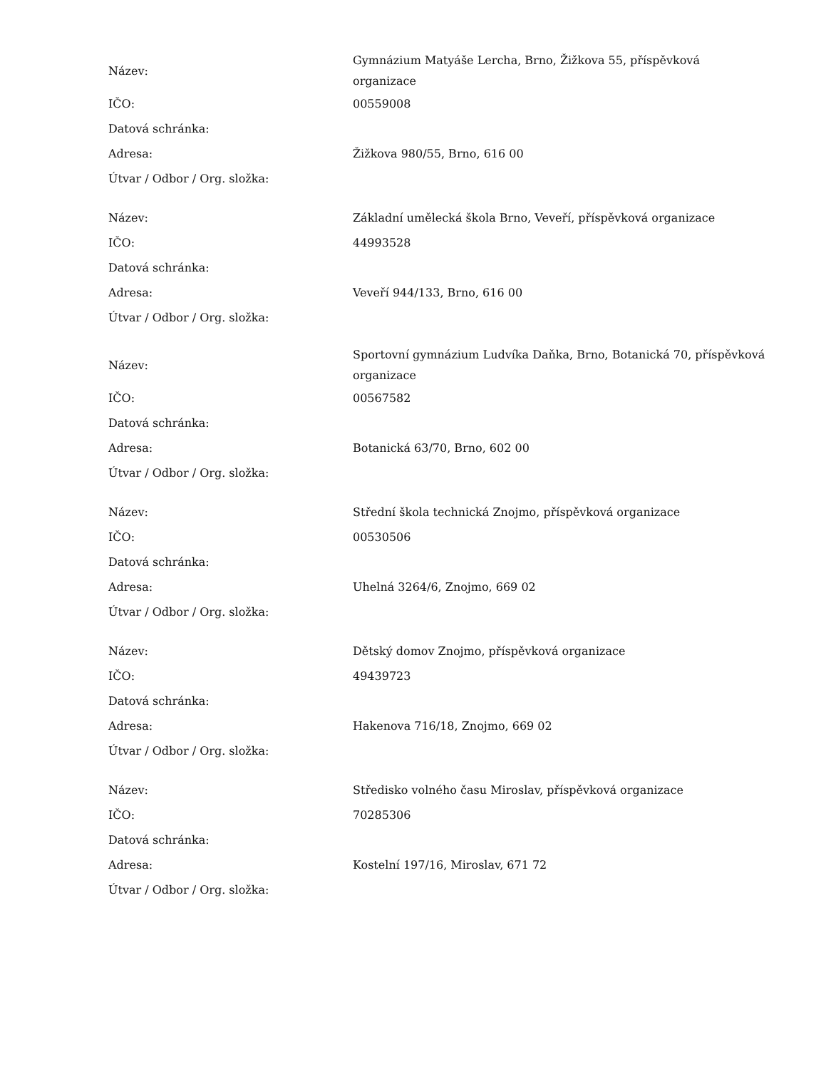| Název: | Gymnázium Matyáše Lercha, Brno, Žižkova 55, příspěvková organizace |
| IČO: | 00559008 |
| Datová schránka: | |
| Adresa: | Žižkova 980/55, Brno, 616 00 |
| Útvar / Odbor / Org. složka: | |
| Název: | Základní umělecká škola Brno, Veveří, příspěvková organizace |
| IČO: | 44993528 |
| Datová schránka: | |
| Adresa: | Veveří 944/133, Brno, 616 00 |
| Útvar / Odbor / Org. složka: | |
| Název: | Sportovní gymnázium Ludvíka Daňka, Brno, Botanická 70, příspěvková organizace |
| IČO: | 00567582 |
| Datová schránka: | |
| Adresa: | Botanická 63/70, Brno, 602 00 |
| Útvar / Odbor / Org. složka: | |
| Název: | Střední škola technická Znojmo, příspěvková organizace |
| IČO: | 00530506 |
| Datová schránka: | |
| Adresa: | Uhelná 3264/6, Znojmo, 669 02 |
| Útvar / Odbor / Org. složka: | |
| Název: | Dětský domov Znojmo, příspěvková organizace |
| IČO: | 49439723 |
| Datová schránka: | |
| Adresa: | Hakenova 716/18, Znojmo, 669 02 |
| Útvar / Odbor / Org. složka: | |
| Název: | Středisko volného času Miroslav, příspěvková organizace |
| IČO: | 70285306 |
| Datová schránka: | |
| Adresa: | Kostelní 197/16, Miroslav, 671 72 |
| Útvar / Odbor / Org. složka: | |